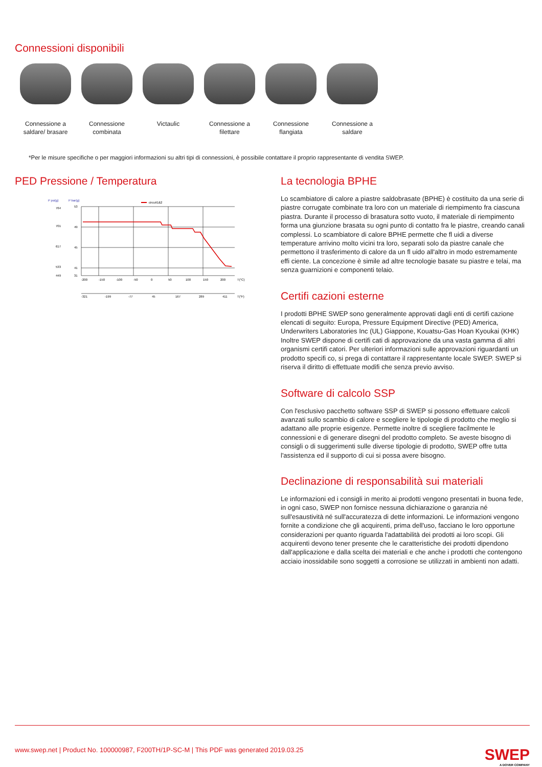Connessioni disponibili
Connessione a
saldare/ brasare
Connessione
combinata
Victaulic Connessione a
filettare
Connessione
flangiata
Connessione a
saldare
*Per le misure specifiche o per maggiori informazioni su altri tipi di connessioni, è possibile contattare il proprio rappresentante di vendita SWEP.
PED Pressione / Temperatura
P psi(g)
P bar(g)
circuit1&2
-200
-150
-100
-50
0
50
100
150
200
T(°C)
-321
-199
-77
45
167
289
411
T(°F)
53
49
45
41
31
764
701
617
533
449
La tecnologia BPHE
Lo scambiatore di calore a piastre saldobrasate (BPHE) è costituito da una serie di piastre corrugate combinate tra loro con un materiale di riempimento fra ciascuna piastra. Durante il processo di brasatura sotto vuoto, il materiale di riempimento forma una giunzione brasata su ogni punto di contatto fra le piastre, creando canali complessi. Lo scambiatore di calore BPHE permette che fl uidi a diverse temperature arrivino molto vicini tra loro, separati solo da piastre canale che permettono il trasferimento di calore da un fl uido all'altro in modo estremamente effi ciente. La concezione è simile ad altre tecnologie basate su piastre e telai, ma senza guarnizioni e componenti telaio.
Certifi cazioni esterne
I prodotti BPHE SWEP sono generalmente approvati dagli enti di certifi cazione elencati di seguito: Europa, Pressure Equipment Directive (PED) America, Underwriters Laboratories Inc (UL) Giappone, Kouatsu-Gas Hoan Kyoukai (KHK) Inoltre SWEP dispone di certifi cati di approvazione da una vasta gamma di altri organismi certifi catori. Per ulteriori informazioni sulle approvazioni riguardanti un prodotto specifi co, si prega di contattare il rappresentante locale SWEP. SWEP si riserva il diritto di effettuate modifi che senza previo avviso.
Software di calcolo SSP
Con l'esclusivo pacchetto software SSP di SWEP si possono effettuare calcoli avanzati sullo scambio di calore e scegliere le tipologie di prodotto che meglio si adattano alle proprie esigenze. Permette inoltre di scegliere facilmente le connessioni e di generare disegni del prodotto completo. Se aveste bisogno di consigli o di suggerimenti sulle diverse tipologie di prodotto, SWEP offre tutta l'assistenza ed il supporto di cui si possa avere bisogno.
Declinazione di responsabilità sui materiali
Le informazioni ed i consigli in merito ai prodotti vengono presentati in buona fede, in ogni caso, SWEP non fornisce nessuna dichiarazione o garanzia né sull'esaustività né sull'accuratezza di dette informazioni. Le informazioni vengono fornite a condizione che gli acquirenti, prima dell'uso, facciano le loro opportune considerazioni per quanto riguarda l'adattabilità dei prodotti ai loro scopi. Gli acquirenti devono tener presente che le caratteristiche dei prodotti dipendono dall'applicazione e dalla scelta dei materiali e che anche i prodotti che contengono acciaio inossidabile sono soggetti a corrosione se utilizzati in ambienti non adatti.
www.swep.net | Product No. 100000987, F200TH/1P-SC-M | This PDF was generated 2019.03.25
SWEP
A DOVER COMPANY